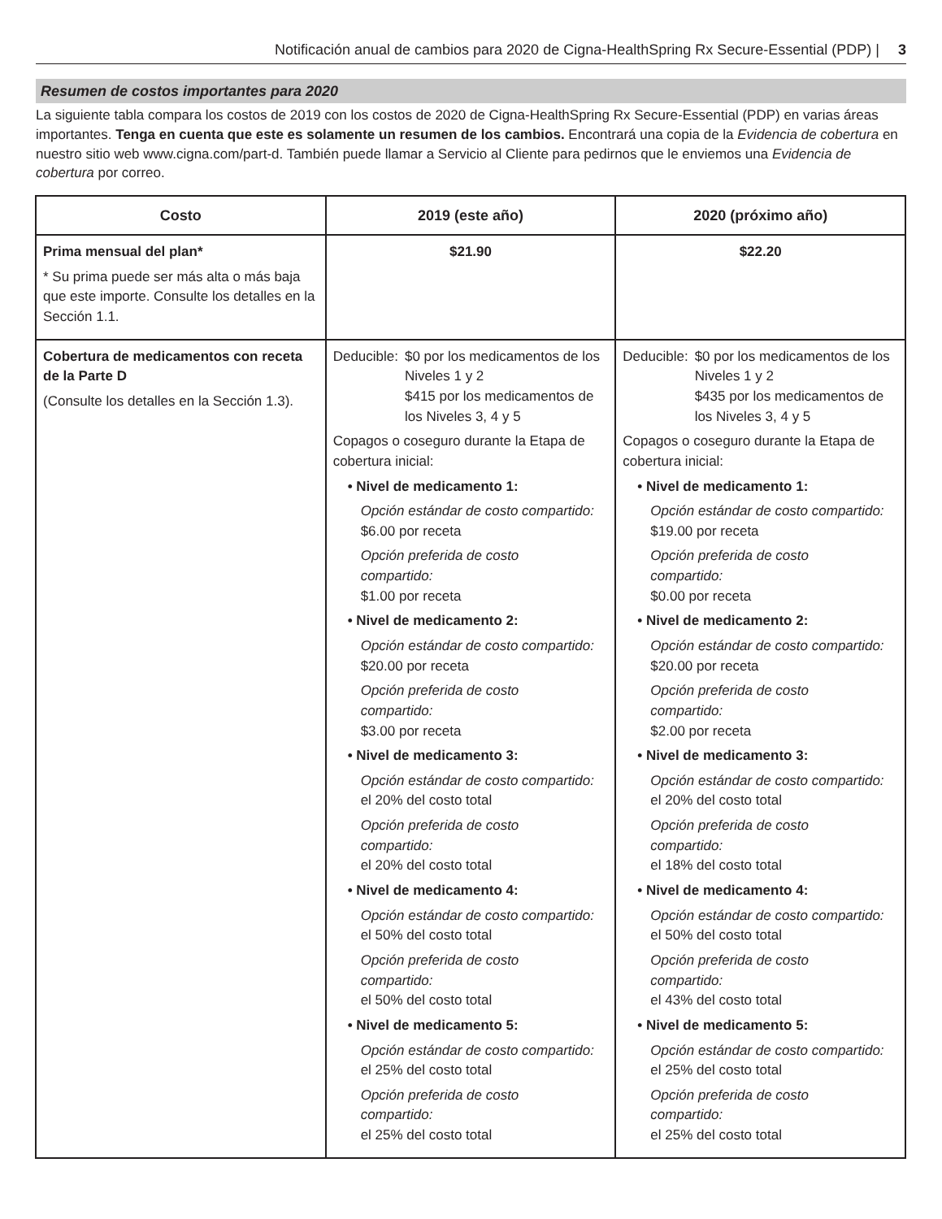Notificación anual de cambios para 2020 de Cigna-HealthSpring Rx Secure-Essential (PDP) | 3
Resumen de costos importantes para 2020
La siguiente tabla compara los costos de 2019 con los costos de 2020 de Cigna-HealthSpring Rx Secure-Essential (PDP) en varias áreas importantes. Tenga en cuenta que este es solamente un resumen de los cambios. Encontrará una copia de la Evidencia de cobertura en nuestro sitio web www.cigna.com/part-d. También puede llamar a Servicio al Cliente para pedirnos que le enviemos una Evidencia de cobertura por correo.
| Costo | 2019 (este año) | 2020 (próximo año) |
| --- | --- | --- |
| Prima mensual del plan* * Su prima puede ser más alta o más baja que este importe. Consulte los detalles en la Sección 1.1. | $21.90 | $22.20 |
| Cobertura de medicamentos con receta de la Parte D (Consulte los detalles en la Sección 1.3). | Deducible: $0 por los medicamentos de los Niveles 1 y 2 $415 por los medicamentos de los Niveles 3, 4 y 5 Copagos o coseguro durante la Etapa de cobertura inicial: • Nivel de medicamento 1: Opción estándar de costo compartido: $6.00 por receta Opción preferida de costo compartido: $1.00 por receta • Nivel de medicamento 2: Opción estándar de costo compartido: $20.00 por receta Opción preferida de costo compartido: $3.00 por receta • Nivel de medicamento 3: Opción estándar de costo compartido: el 20% del costo total Opción preferida de costo compartido: el 20% del costo total • Nivel de medicamento 4: Opción estándar de costo compartido: el 50% del costo total Opción preferida de costo compartido: el 50% del costo total • Nivel de medicamento 5: Opción estándar de costo compartido: el 25% del costo total Opción preferida de costo compartido: el 25% del costo total | Deducible: $0 por los medicamentos de los Niveles 1 y 2 $435 por los medicamentos de los Niveles 3, 4 y 5 Copagos o coseguro durante la Etapa de cobertura inicial: • Nivel de medicamento 1: Opción estándar de costo compartido: $19.00 por receta Opción preferida de costo compartido: $0.00 por receta • Nivel de medicamento 2: Opción estándar de costo compartido: $20.00 por receta Opción preferida de costo compartido: $2.00 por receta • Nivel de medicamento 3: Opción estándar de costo compartido: el 20% del costo total Opción preferida de costo compartido: el 18% del costo total • Nivel de medicamento 4: Opción estándar de costo compartido: el 50% del costo total Opción preferida de costo compartido: el 43% del costo total • Nivel de medicamento 5: Opción estándar de costo compartido: el 25% del costo total Opción preferida de costo compartido: el 25% del costo total |